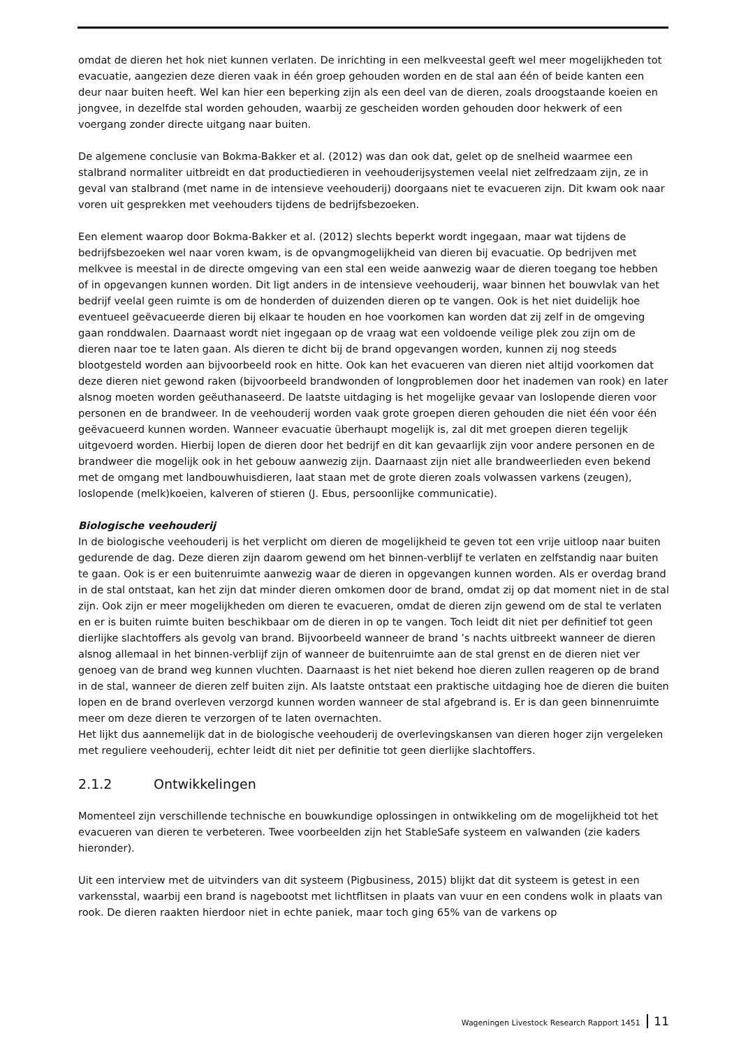omdat de dieren het hok niet kunnen verlaten. De inrichting in een melkveestal geeft wel meer mogelijkheden tot evacuatie, aangezien deze dieren vaak in één groep gehouden worden en de stal aan één of beide kanten een deur naar buiten heeft. Wel kan hier een beperking zijn als een deel van de dieren, zoals droogstaande koeien en jongvee, in dezelfde stal worden gehouden, waarbij ze gescheiden worden gehouden door hekwerk of een voergang zonder directe uitgang naar buiten.
De algemene conclusie van Bokma-Bakker et al. (2012) was dan ook dat, gelet op de snelheid waarmee een stalbrand normaliter uitbreidt en dat productiedieren in veehouderijsystemen veelal niet zelfredzaam zijn, ze in geval van stalbrand (met name in de intensieve veehouderij) doorgaans niet te evacueren zijn. Dit kwam ook naar voren uit gesprekken met veehouders tijdens de bedrijfsbezoeken.
Een element waarop door Bokma-Bakker et al. (2012) slechts beperkt wordt ingegaan, maar wat tijdens de bedrijfsbezoeken wel naar voren kwam, is de opvangmogelijkheid van dieren bij evacuatie. Op bedrijven met melkvee is meestal in de directe omgeving van een stal een weide aanwezig waar de dieren toegang toe hebben of in opgevangen kunnen worden. Dit ligt anders in de intensieve veehouderij, waar binnen het bouwvlak van het bedrijf veelal geen ruimte is om de honderden of duizenden dieren op te vangen. Ook is het niet duidelijk hoe eventueel geëvacueerde dieren bij elkaar te houden en hoe voorkomen kan worden dat zij zelf in de omgeving gaan ronddwalen. Daarnaast wordt niet ingegaan op de vraag wat een voldoende veilige plek zou zijn om de dieren naar toe te laten gaan. Als dieren te dicht bij de brand opgevangen worden, kunnen zij nog steeds blootgesteld worden aan bijvoorbeeld rook en hitte. Ook kan het evacueren van dieren niet altijd voorkomen dat deze dieren niet gewond raken (bijvoorbeeld brandwonden of longproblemen door het inademen van rook) en later alsnog moeten worden geëuthanaseerd. De laatste uitdaging is het mogelijke gevaar van loslopende dieren voor personen en de brandweer. In de veehouderij worden vaak grote groepen dieren gehouden die niet één voor één geëvacueerd kunnen worden. Wanneer evacuatie überhaupt mogelijk is, zal dit met groepen dieren tegelijk uitgevoerd worden. Hierbij lopen de dieren door het bedrijf en dit kan gevaarlijk zijn voor andere personen en de brandweer die mogelijk ook in het gebouw aanwezig zijn. Daarnaast zijn niet alle brandweerlieden even bekend met de omgang met landbouwhuisdieren, laat staan met de grote dieren zoals volwassen varkens (zeugen), loslopende (melk)koeien, kalveren of stieren (J. Ebus, persoonlijke communicatie).
Biologische veehouderij
In de biologische veehouderij is het verplicht om dieren de mogelijkheid te geven tot een vrije uitloop naar buiten gedurende de dag. Deze dieren zijn daarom gewend om het binnen-verblijf te verlaten en zelfstandig naar buiten te gaan. Ook is er een buitenruimte aanwezig waar de dieren in opgevangen kunnen worden. Als er overdag brand in de stal ontstaat, kan het zijn dat minder dieren omkomen door de brand, omdat zij op dat moment niet in de stal zijn. Ook zijn er meer mogelijkheden om dieren te evacueren, omdat de dieren zijn gewend om de stal te verlaten en er is buiten ruimte buiten beschikbaar om de dieren in op te vangen. Toch leidt dit niet per definitief tot geen dierlijke slachtoffers als gevolg van brand. Bijvoorbeeld wanneer de brand ’s nachts uitbreekt wanneer de dieren alsnog allemaal in het binnen-verblijf zijn of wanneer de buitenruimte aan de stal grenst en de dieren niet ver genoeg van de brand weg kunnen vluchten. Daarnaast is het niet bekend hoe dieren zullen reageren op de brand in de stal, wanneer de dieren zelf buiten zijn. Als laatste ontstaat een praktische uitdaging hoe de dieren die buiten lopen en de brand overleven verzorgd kunnen worden wanneer de stal afgebrand is. Er is dan geen binnenruimte meer om deze dieren te verzorgen of te laten overnachten.
Het lijkt dus aannemelijk dat in de biologische veehouderij de overlevingskansen van dieren hoger zijn vergeleken met reguliere veehouderij, echter leidt dit niet per definitie tot geen dierlijke slachtoffers.
2.1.2 Ontwikkelingen
Momenteel zijn verschillende technische en bouwkundige oplossingen in ontwikkeling om de mogelijkheid tot het evacueren van dieren te verbeteren. Twee voorbeelden zijn het StableSafe systeem en valwanden (zie kaders hieronder).
Uit een interview met de uitvinders van dit systeem (Pigbusiness, 2015) blijkt dat dit systeem is getest in een varkensstal, waarbij een brand is nagebootst met lichtflitsen in plaats van vuur en een condens wolk in plaats van rook. De dieren raakten hierdoor niet in echte paniek, maar toch ging 65% van de varkens op
Wageningen Livestock Research Rapport 1451 11